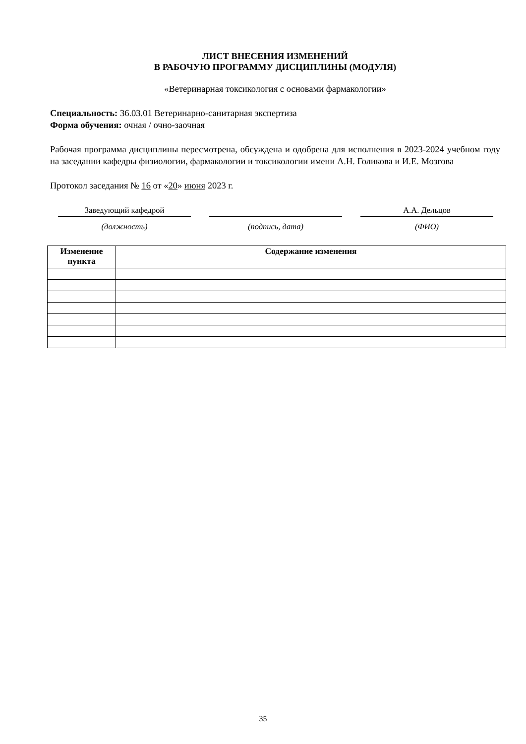ЛИСТ ВНЕСЕНИЯ ИЗМЕНЕНИЙ
В РАБОЧУЮ ПРОГРАММУ ДИСЦИПЛИНЫ (МОДУЛЯ)
«Ветеринарная токсикология с основами фармакологии»
Специальность: 36.03.01 Ветеринарно-санитарная экспертиза
Форма обучения: очная / очно-заочная
Рабочая программа дисциплины пересмотрена, обсуждена и одобрена для исполнения в 2023-2024 учебном году на заседании кафедры физиологии, фармакологии и токсикологии имени А.Н. Голикова и И.Е. Мозгова
Протокол заседания № 16 от «20» июня 2023 г.
Заведующий кафедрой
(должность)
(подпись, дата)
А.А. Дельцов
(ФИО)
| Изменение пункта | Содержание изменения |
| --- | --- |
35